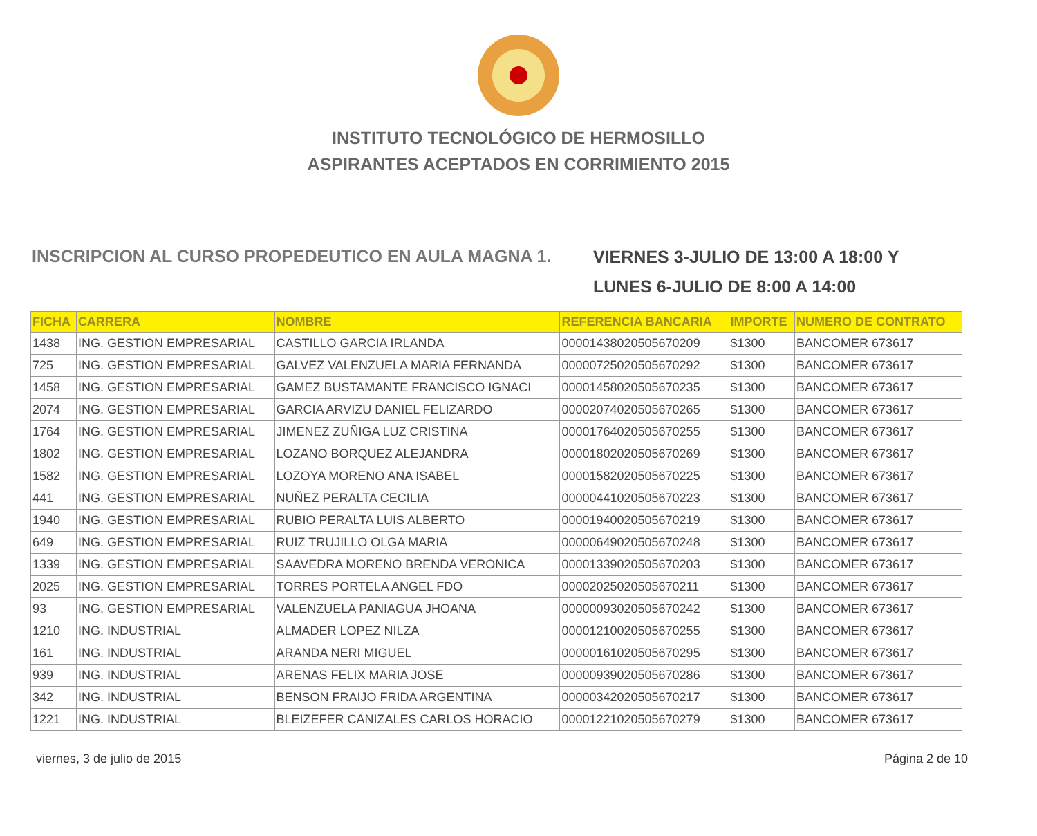INSTITUTO TECNOLÓGICO DE HERMOSILLO
ASPIRANTES ACEPTADOS EN CORRIMIENTO 2015
INSCRIPCION AL CURSO PROPEDEUTICO EN AULA MAGNA 1.
VIERNES 3-JULIO DE 13:00 A 18:00 Y
LUNES 6-JULIO DE 8:00 A 14:00
| FICHA | CARRERA | NOMBRE | REFERENCIA BANCARIA | IMPORTE | NUMERO DE CONTRATO |
| --- | --- | --- | --- | --- | --- |
| 1438 | ING. GESTION EMPRESARIAL | CASTILLO GARCIA IRLANDA | 00001438020505670209 | $1300 | BANCOMER 673617 |
| 725 | ING. GESTION EMPRESARIAL | GALVEZ VALENZUELA MARIA FERNANDA | 00000725020505670292 | $1300 | BANCOMER 673617 |
| 1458 | ING. GESTION EMPRESARIAL | GAMEZ BUSTAMANTE FRANCISCO IGNACI | 00001458020505670235 | $1300 | BANCOMER 673617 |
| 2074 | ING. GESTION EMPRESARIAL | GARCIA ARVIZU DANIEL FELIZARDO | 00002074020505670265 | $1300 | BANCOMER 673617 |
| 1764 | ING. GESTION EMPRESARIAL | JIMENEZ ZUÑIGA LUZ CRISTINA | 00001764020505670255 | $1300 | BANCOMER 673617 |
| 1802 | ING. GESTION EMPRESARIAL | LOZANO BORQUEZ ALEJANDRA | 00001802020505670269 | $1300 | BANCOMER 673617 |
| 1582 | ING. GESTION EMPRESARIAL | LOZOYA MORENO ANA ISABEL | 00001582020505670225 | $1300 | BANCOMER 673617 |
| 441 | ING. GESTION EMPRESARIAL | NUÑEZ PERALTA CECILIA | 00000441020505670223 | $1300 | BANCOMER 673617 |
| 1940 | ING. GESTION EMPRESARIAL | RUBIO PERALTA LUIS ALBERTO | 00001940020505670219 | $1300 | BANCOMER 673617 |
| 649 | ING. GESTION EMPRESARIAL | RUIZ TRUJILLO OLGA MARIA | 00000649020505670248 | $1300 | BANCOMER 673617 |
| 1339 | ING. GESTION EMPRESARIAL | SAAVEDRA MORENO BRENDA VERONICA | 00001339020505670203 | $1300 | BANCOMER 673617 |
| 2025 | ING. GESTION EMPRESARIAL | TORRES PORTELA ANGEL FDO | 00002025020505670211 | $1300 | BANCOMER 673617 |
| 93 | ING. GESTION EMPRESARIAL | VALENZUELA PANIAGUA JHOANA | 00000093020505670242 | $1300 | BANCOMER 673617 |
| 1210 | ING. INDUSTRIAL | ALMADER LOPEZ NILZA | 00001210020505670255 | $1300 | BANCOMER 673617 |
| 161 | ING. INDUSTRIAL | ARANDA NERI MIGUEL | 00000161020505670295 | $1300 | BANCOMER 673617 |
| 939 | ING. INDUSTRIAL | ARENAS FELIX MARIA JOSE | 00000939020505670286 | $1300 | BANCOMER 673617 |
| 342 | ING. INDUSTRIAL | BENSON FRAIJO FRIDA ARGENTINA | 00000342020505670217 | $1300 | BANCOMER 673617 |
| 1221 | ING. INDUSTRIAL | BLEIZEFER CANIZALES CARLOS HORACIO | 00001221020505670279 | $1300 | BANCOMER 673617 |
viernes, 3 de julio de 2015 Página 2 de 10